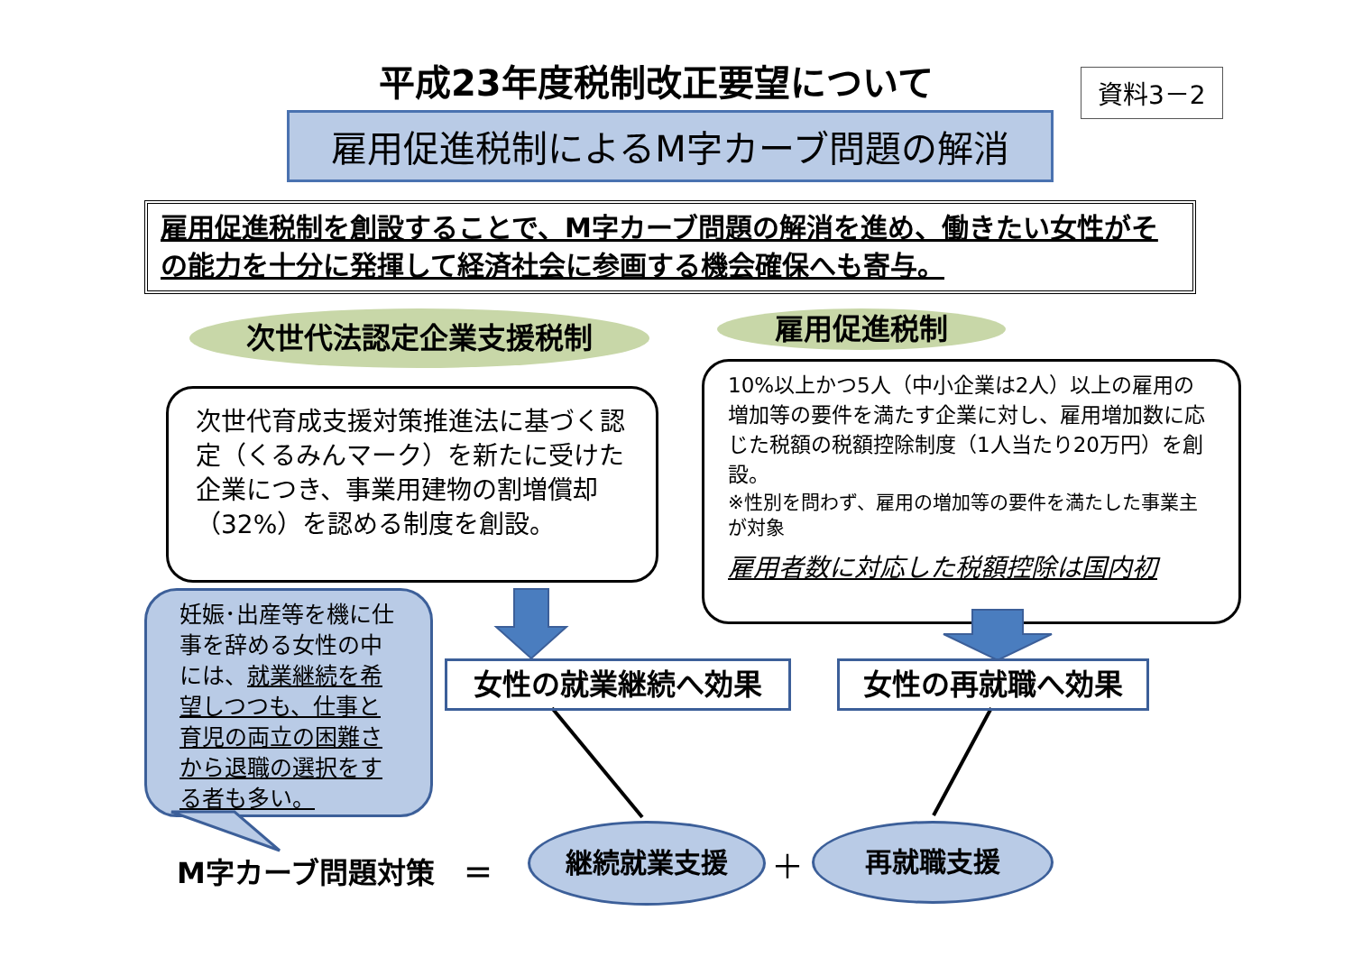平成23年度税制改正要望について 資料3－2
雇用促進税制によるM字カーブ問題の解消
雇用促進税制を創設することで、M字カーブ問題の解消を進め、働きたい女性がその能力を十分に発揮して経済社会に参画する機会確保へも寄与。
次世代法認定企業支援税制 雇用促進税制
次世代育成支援対策推進法に基づく認定（くるみんマーク）を新たに受けた企業につき、事業用建物の割増償却（32%）を認める制度を創設。
10%以上かつ5人（中小企業は2人）以上の雇用の増加等の要件を満たす企業に対し、雇用増加数に応じた税額の税額控除制度（1人当たり20万円）を創設。
※性別を問わず、雇用の増加等の要件を満たした事業主が対象
雇用者数に対応した税額控除は国内初
妊娠･出産等を機に仕事を辞める女性の中には、就業継続を希望しつつも、仕事と育児の両立の困難さから退職の選択をする者も多い。
女性の就業継続へ効果 女性の再就職へ効果
M字カーブ問題対策　＝
継続就業支援
＋
再就職支援